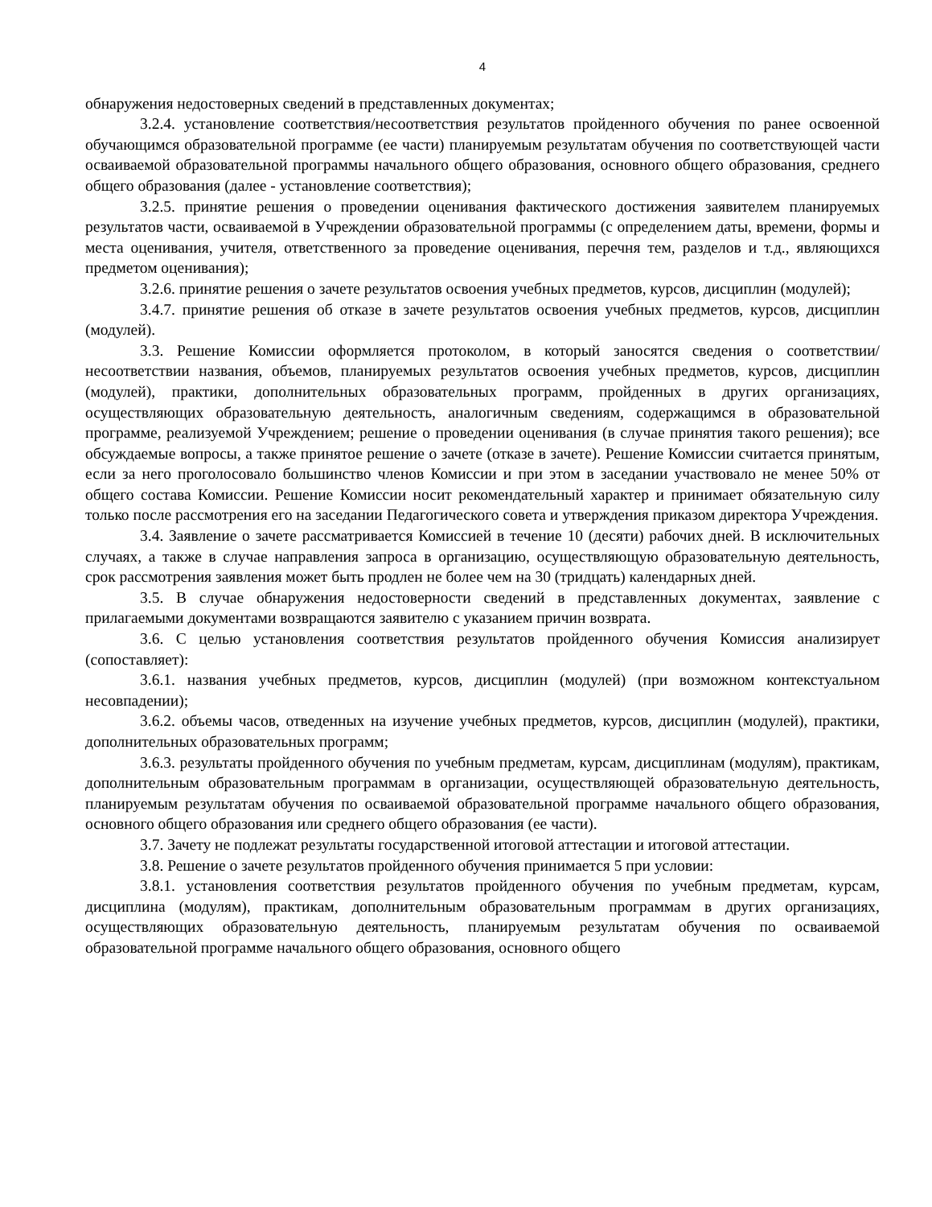4
обнаружения недостоверных сведений в представленных документах;
3.2.4. установление соответствия/несоответствия результатов пройденного обучения по ранее освоенной обучающимся образовательной программе (ее части) планируемым результатам обучения по соответствующей части осваиваемой образовательной программы начального общего образования, основного общего образования, среднего общего образования (далее - установление соответствия);
3.2.5. принятие решения о проведении оценивания фактического достижения заявителем планируемых результатов части, осваиваемой в Учреждении образовательной программы (с определением даты, времени, формы и места оценивания, учителя, ответственного за проведение оценивания, перечня тем, разделов и т.д., являющихся предметом оценивания);
3.2.6. принятие решения о зачете результатов освоения учебных предметов, курсов, дисциплин (модулей);
3.4.7. принятие решения об отказе в зачете результатов освоения учебных предметов, курсов, дисциплин (модулей).
3.3. Решение Комиссии оформляется протоколом, в который заносятся сведения о соответствии/несоответствии названия, объемов, планируемых результатов освоения учебных предметов, курсов, дисциплин (модулей), практики, дополнительных образовательных программ, пройденных в других организациях, осуществляющих образовательную деятельность, аналогичным сведениям, содержащимся в образовательной программе, реализуемой Учреждением; решение о проведении оценивания (в случае принятия такого решения); все обсуждаемые вопросы, а также принятое решение о зачете (отказе в зачете). Решение Комиссии считается принятым, если за него проголосовало большинство членов Комиссии и при этом в заседании участвовало не менее 50% от общего состава Комиссии. Решение Комиссии носит рекомендательный характер и принимает обязательную силу только после рассмотрения его на заседании Педагогического совета и утверждения приказом директора Учреждения.
3.4. Заявление о зачете рассматривается Комиссией в течение 10 (десяти) рабочих дней. В исключительных случаях, а также в случае направления запроса в организацию, осуществляющую образовательную деятельность, срок рассмотрения заявления может быть продлен не более чем на 30 (тридцать) календарных дней.
3.5. В случае обнаружения недостоверности сведений в представленных документах, заявление с прилагаемыми документами возвращаются заявителю с указанием причин возврата.
3.6. С целью установления соответствия результатов пройденного обучения Комиссия анализирует (сопоставляет):
3.6.1. названия учебных предметов, курсов, дисциплин (модулей) (при возможном контекстуальном несовпадении);
3.6.2. объемы часов, отведенных на изучение учебных предметов, курсов, дисциплин (модулей), практики, дополнительных образовательных программ;
3.6.3. результаты пройденного обучения по учебным предметам, курсам, дисциплинам (модулям), практикам, дополнительным образовательным программам в организации, осуществляющей образовательную деятельность, планируемым результатам обучения по осваиваемой образовательной программе начального общего образования, основного общего образования или среднего общего образования (ее части).
3.7. Зачету не подлежат результаты государственной итоговой аттестации и итоговой аттестации.
3.8. Решение о зачете результатов пройденного обучения принимается 5 при условии:
3.8.1. установления соответствия результатов пройденного обучения по учебным предметам, курсам, дисциплина (модулям), практикам, дополнительным образовательным программам в других организациях, осуществляющих образовательную деятельность, планируемым результатам обучения по осваиваемой образовательной программе начального общего образования, основного общего